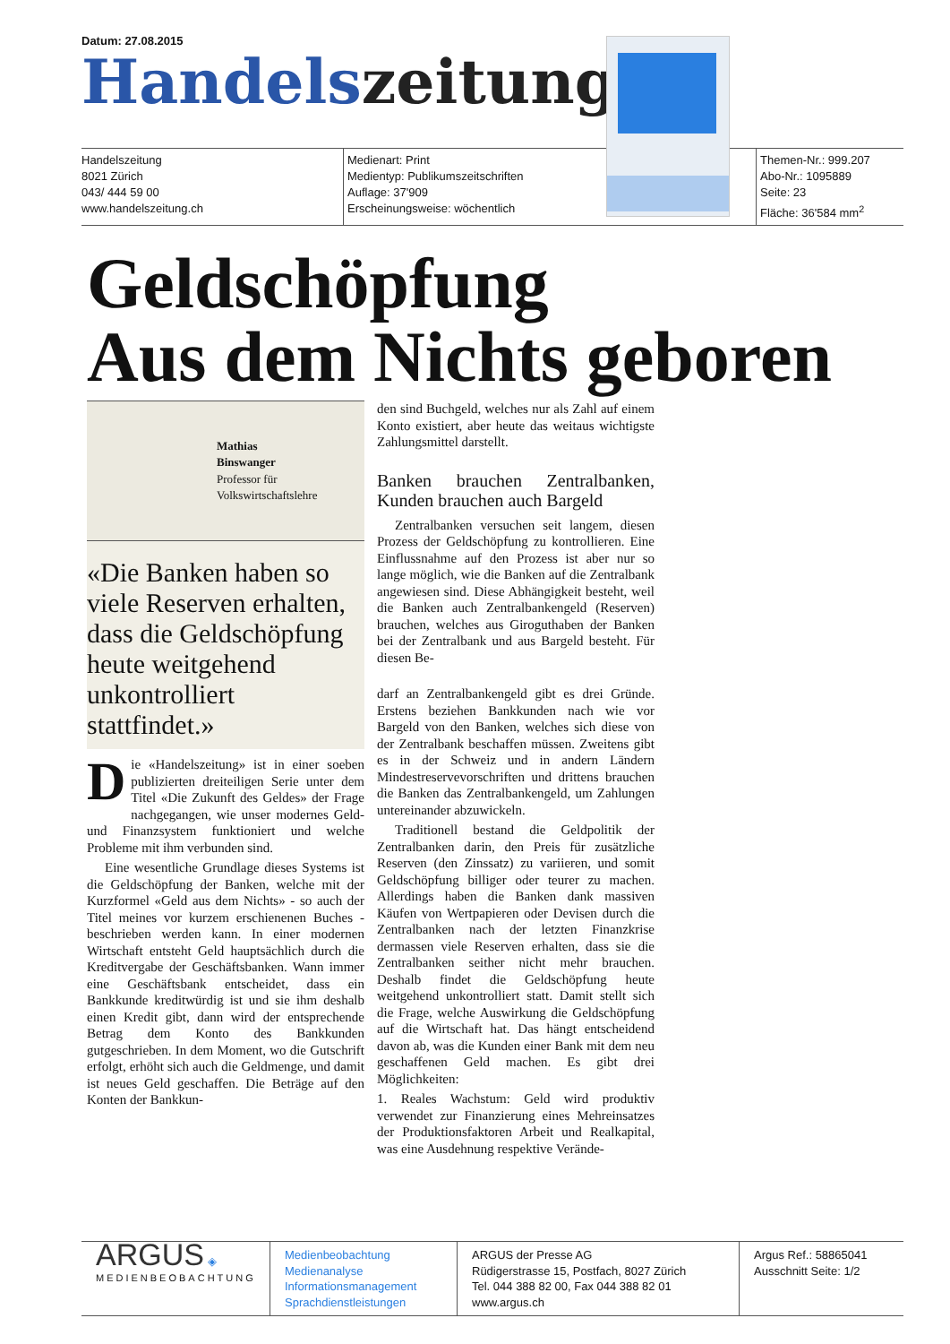Datum: 27.08.2015
Handelszeitung
Handelszeitung
8021 Zürich
043/ 444 59 00
www.handelszeitung.ch
Medienart: Print
Medientyp: Publikumszeitschriften
Auflage: 37'909
Erscheinungsweise: wöchentlich
Themen-Nr.: 999.207
Abo-Nr.: 1095889
Seite: 23
Fläche: 36'584 mm<sup>2</sup>
Geldschöpfung
Aus dem Nichts geboren
Mathias
Binswanger
Professor für
Volkswirtschaftslehre
«Die Banken haben so viele Reserven erhalten, dass die Geldschöpfung heute weitgehend unkontrolliert stattfindet.»
Die «Handelszeitung» ist in einer soeben publizierten dreiteiligen Serie unter dem Titel «Die Zukunft des Geldes» der Frage nachgegangen, wie unser modernes Geld- und Finanzsystem funktioniert und welche Probleme mit ihm verbunden sind.
Eine wesentliche Grundlage dieses Systems ist die Geldschöpfung der Banken, welche mit der Kurzformel «Geld aus dem Nichts» - so auch der Titel meines vor kurzem erschienenen Buches - beschrieben werden kann. In einer modernen Wirtschaft entsteht Geld hauptsächlich durch die Kreditvergabe der Geschäftsbanken. Wann immer eine Geschäftsbank entscheidet, dass ein Bankkunde kreditwürdig ist und sie ihm deshalb einen Kredit gibt, dann wird der entsprechende Betrag dem Konto des Bankkunden gutgeschrieben. In dem Moment, wo die Gutschrift erfolgt, erhöht sich auch die Geldmenge, und damit ist neues Geld geschaffen. Die Beträge auf den Konten der Bankkun-
den sind Buchgeld, welches nur als Zahl auf einem Konto existiert, aber heute das weitaus wichtigste Zahlungsmittel darstellt.
Banken brauchen Zentralbanken, Kunden brauchen auch Bargeld
Zentralbanken versuchen seit langem, diesen Prozess der Geldschöpfung zu kontrollieren. Eine Einflussnahme auf den Prozess ist aber nur so lange möglich, wie die Banken auf die Zentralbank angewiesen sind. Diese Abhängigkeit besteht, weil die Banken auch Zentralbankengeld (Reserven) brauchen, welches aus Giroguthaben der Banken bei der Zentralbank und aus Bargeld besteht. Für diesen Be-
darf an Zentralbankengeld gibt es drei Gründe. Erstens beziehen Bankkunden nach wie vor Bargeld von den Banken, welches sich diese von der Zentralbank beschaffen müssen. Zweitens gibt es in der Schweiz und in andern Ländern Mindestreservevorschriften und drittens brauchen die Banken das Zentralbankengeld, um Zahlungen untereinander abzuwickeln.
Traditionell bestand die Geldpolitik der Zentralbanken darin, den Preis für zusätzliche Reserven (den Zinssatz) zu variieren, und somit Geldschöpfung billiger oder teurer zu machen. Allerdings haben die Banken dank massiven Käufen von Wertpapieren oder Devisen durch die Zentralbanken nach der letzten Finanzkrise dermassen viele Reserven erhalten, dass sie die Zentralbanken seither nicht mehr brauchen. Deshalb findet die Geldschöpfung heute weitgehend unkontrolliert statt. Damit stellt sich die Frage, welche Auswirkung die Geldschöpfung auf die Wirtschaft hat. Das hängt entscheidend davon ab, was die Kunden einer Bank mit dem neu geschaffenen Geld machen. Es gibt drei Möglichkeiten:
1. Reales Wachstum: Geld wird produktiv verwendet zur Finanzierung eines Mehreinsatzes der Produktionsfaktoren Arbeit und Realkapital, was eine Ausdehnung respektive Verände-
ARGUS ◈
MEDIENBEOBACHTUNG
Medienbeobachtung
Medienanalyse
Informationsmanagement
Sprachdienstleistungen
ARGUS der Presse AG
Rüdigerstrasse 15, Postfach, 8027 Zürich
Tel. 044 388 82 00, Fax 044 388 82 01
www.argus.ch
Argus Ref.: 58865041
Ausschnitt Seite: 1/2